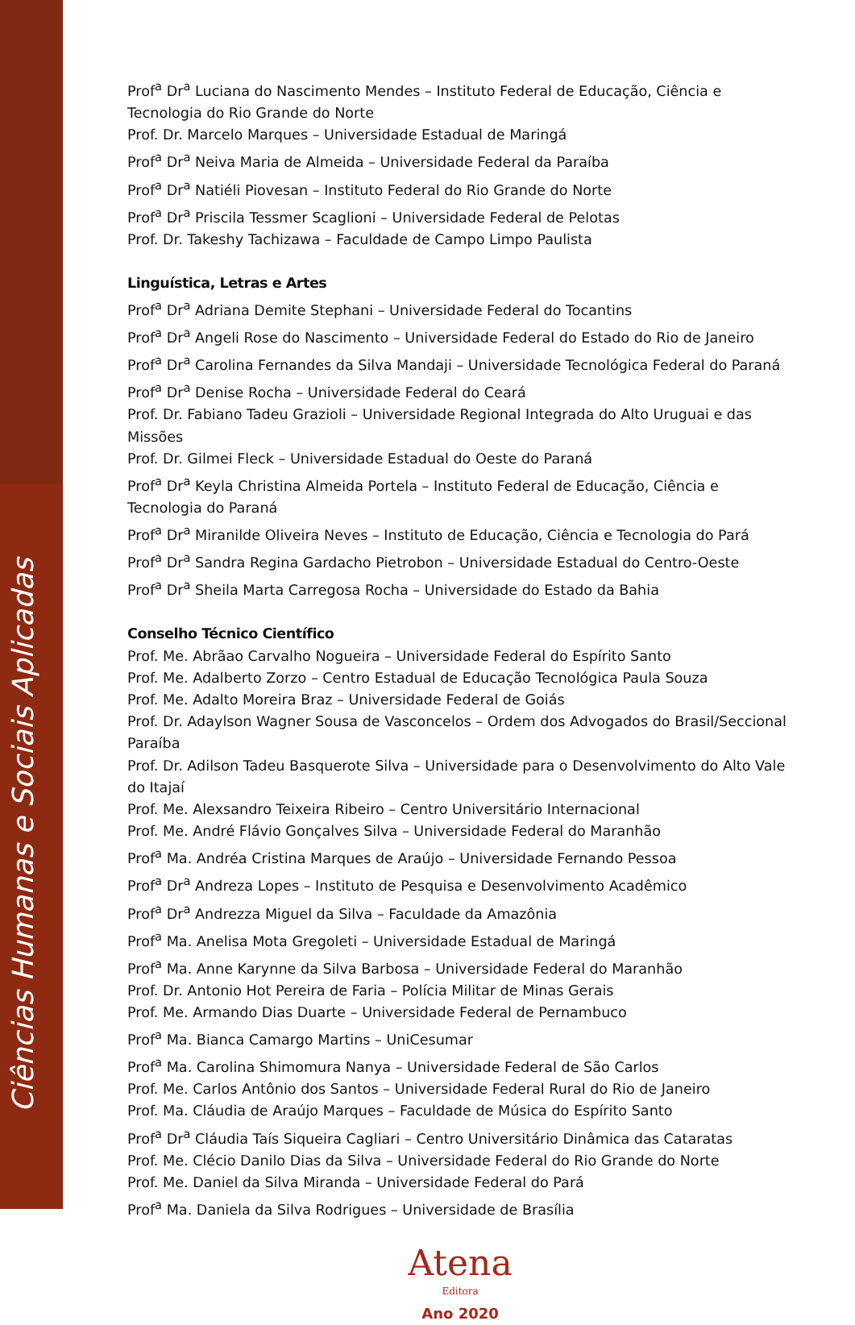Ciências Humanas e Sociais Aplicadas
Prof<sup>a</sup> Dr<sup>a</sup> Luciana do Nascimento Mendes – Instituto Federal de Educação, Ciência e Tecnologia do Rio Grande do Norte
Prof. Dr. Marcelo Marques – Universidade Estadual de Maringá
Prof<sup>a</sup> Dr<sup>a</sup> Neiva Maria de Almeida – Universidade Federal da Paraíba
Prof<sup>a</sup> Dr<sup>a</sup> Natiéli Piovesan – Instituto Federal do Rio Grande do Norte
Prof<sup>a</sup> Dr<sup>a</sup> Priscila Tessmer Scaglioni – Universidade Federal de Pelotas
Prof. Dr. Takeshy Tachizawa – Faculdade de Campo Limpo Paulista
Linguística, Letras e Artes
Prof<sup>a</sup> Dr<sup>a</sup> Adriana Demite Stephani – Universidade Federal do Tocantins
Prof<sup>a</sup> Dr<sup>a</sup> Angeli Rose do Nascimento – Universidade Federal do Estado do Rio de Janeiro
Prof<sup>a</sup> Dr<sup>a</sup> Carolina Fernandes da Silva Mandaji – Universidade Tecnológica Federal do Paraná
Prof<sup>a</sup> Dr<sup>a</sup> Denise Rocha – Universidade Federal do Ceará
Prof. Dr. Fabiano Tadeu Grazioli – Universidade Regional Integrada do Alto Uruguai e das Missões
Prof. Dr. Gilmei Fleck – Universidade Estadual do Oeste do Paraná
Prof<sup>a</sup> Dr<sup>a</sup> Keyla Christina Almeida Portela – Instituto Federal de Educação, Ciência e Tecnologia do Paraná
Prof<sup>a</sup> Dr<sup>a</sup> Miranilde Oliveira Neves – Instituto de Educação, Ciência e Tecnologia do Pará
Prof<sup>a</sup> Dr<sup>a</sup> Sandra Regina Gardacho Pietrobon – Universidade Estadual do Centro-Oeste
Prof<sup>a</sup> Dr<sup>a</sup> Sheila Marta Carregosa Rocha – Universidade do Estado da Bahia
Conselho Técnico Científico
Prof. Me. Abrãao Carvalho Nogueira – Universidade Federal do Espírito Santo
Prof. Me. Adalberto Zorzo – Centro Estadual de Educação Tecnológica Paula Souza
Prof. Me. Adalto Moreira Braz – Universidade Federal de Goiás
Prof. Dr. Adaylson Wagner Sousa de Vasconcelos – Ordem dos Advogados do Brasil/Seccional Paraíba
Prof. Dr. Adilson Tadeu Basquerote Silva – Universidade para o Desenvolvimento do Alto Vale do Itajaí
Prof. Me. Alexsandro Teixeira Ribeiro – Centro Universitário Internacional
Prof. Me. André Flávio Gonçalves Silva – Universidade Federal do Maranhão
Prof<sup>a</sup> Ma. Andréa Cristina Marques de Araújo – Universidade Fernando Pessoa
Prof<sup>a</sup> Dr<sup>a</sup> Andreza Lopes – Instituto de Pesquisa e Desenvolvimento Acadêmico
Prof<sup>a</sup> Dr<sup>a</sup> Andrezza Miguel da Silva – Faculdade da Amazônia
Prof<sup>a</sup> Ma. Anelisa Mota Gregoleti – Universidade Estadual de Maringá
Prof<sup>a</sup> Ma. Anne Karynne da Silva Barbosa – Universidade Federal do Maranhão
Prof. Dr. Antonio Hot Pereira de Faria – Polícia Militar de Minas Gerais
Prof. Me. Armando Dias Duarte – Universidade Federal de Pernambuco
Prof<sup>a</sup> Ma. Bianca Camargo Martins – UniCesumar
Prof<sup>a</sup> Ma. Carolina Shimomura Nanya – Universidade Federal de São Carlos
Prof. Me. Carlos Antônio dos Santos – Universidade Federal Rural do Rio de Janeiro
Prof. Ma. Cláudia de Araújo Marques – Faculdade de Música do Espírito Santo
Prof<sup>a</sup> Dr<sup>a</sup> Cláudia Taís Siqueira Cagliari – Centro Universitário Dinâmica das Cataratas
Prof. Me. Clécio Danilo Dias da Silva – Universidade Federal do Rio Grande do Norte
Prof. Me. Daniel da Silva Miranda – Universidade Federal do Pará
Prof<sup>a</sup> Ma. Daniela da Silva Rodrigues – Universidade de Brasília
Atena
Editora
Ano 2020